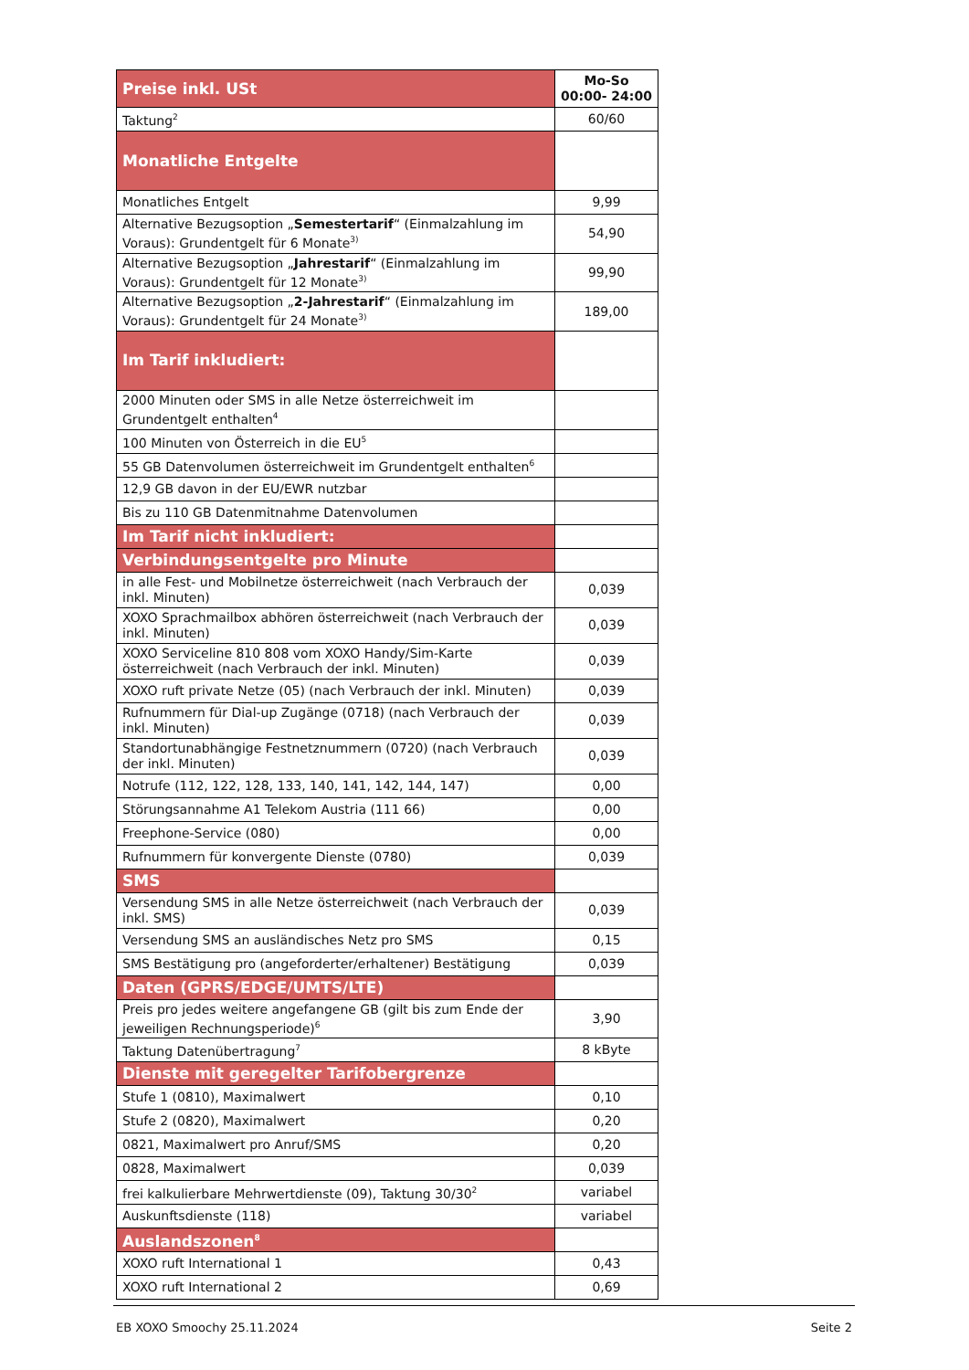| Preise inkl. USt | Mo-So 00:00- 24:00 |
| Taktung<sup>2</sup> | 60/60 |
| Monatliche Entgelte | |
| Monatliches Entgelt | 9,99 |
| Alternative Bezugsoption „ Semestertarif “ (Einmalzahlung im Voraus): Grundentgelt für 6 Monate<sup>3)</sup> | 54,90 |
| Alternative Bezugsoption „ Jahrestarif “ (Einmalzahlung im Voraus): Grundentgelt für 12 Monate<sup>3)</sup> | 99,90 |
| Alternative Bezugsoption „ 2-Jahrestarif “ (Einmalzahlung im Voraus): Grundentgelt für 24 Monate<sup>3)</sup> | 189,00 |
| Im Tarif inkludiert: | |
| 2000 Minuten oder SMS in alle Netze österreichweit im Grundentgelt enthalten<sup>4</sup> | |
| 100 Minuten von Österreich in die EU<sup>5</sup> | |
| 55 GB Datenvolumen österreichweit im Grundentgelt enthalten<sup>6</sup> | |
| 12,9 GB davon in der EU/EWR nutzbar | |
| Bis zu 110 GB Datenmitnahme Datenvolumen | |
| Im Tarif nicht inkludiert: | |
| Verbindungsentgelte pro Minute | |
| in alle Fest- und Mobilnetze österreichweit (nach Verbrauch der inkl. Minuten) | 0,039 |
| XOXO Sprachmailbox abhören österreichweit (nach Verbrauch der inkl. Minuten) | 0,039 |
| XOXO Serviceline 810 808 vom XOXO Handy/Sim-Karte österreichweit (nach Verbrauch der inkl. Minuten) | 0,039 |
| XOXO ruft private Netze (05) (nach Verbrauch der inkl. Minuten) | 0,039 |
| Rufnummern für Dial-up Zugänge (0718) (nach Verbrauch der inkl. Minuten) | 0,039 |
| Standortunabhängige Festnetznummern (0720) (nach Verbrauch der inkl. Minuten) | 0,039 |
| Notrufe (112, 122, 128, 133, 140, 141, 142, 144, 147) | 0,00 |
| Störungsannahme A1 Telekom Austria (111 66) | 0,00 |
| Freephone-Service (080) | 0,00 |
| Rufnummern für konvergente Dienste (0780) | 0,039 |
| SMS | |
| Versendung SMS in alle Netze österreichweit (nach Verbrauch der inkl. SMS) | 0,039 |
| Versendung SMS an ausländisches Netz pro SMS | 0,15 |
| SMS Bestätigung pro (angeforderter/erhaltener) Bestätigung | 0,039 |
| Daten (GPRS/EDGE/UMTS/LTE) | |
| Preis pro jedes weitere angefangene GB (gilt bis zum Ende der jeweiligen Rechnungsperiode)<sup>6</sup> | 3,90 |
| Taktung Datenübertragung<sup>7</sup> | 8 kByte |
| Dienste mit geregelter Tarifobergrenze | |
| Stufe 1 (0810), Maximalwert | 0,10 |
| Stufe 2 (0820), Maximalwert | 0,20 |
| 0821, Maximalwert pro Anruf/SMS | 0,20 |
| 0828, Maximalwert | 0,039 |
| frei kalkulierbare Mehrwertdienste (09), Taktung 30/30<sup>2</sup> | variabel |
| Auskunftsdienste (118) | variabel |
| Auslandszonen<sup>8</sup> | |
| XOXO ruft International 1 | 0,43 |
| XOXO ruft International 2 | 0,69 |
EB XOXO Smoochy 25.11.2024 Seite 2